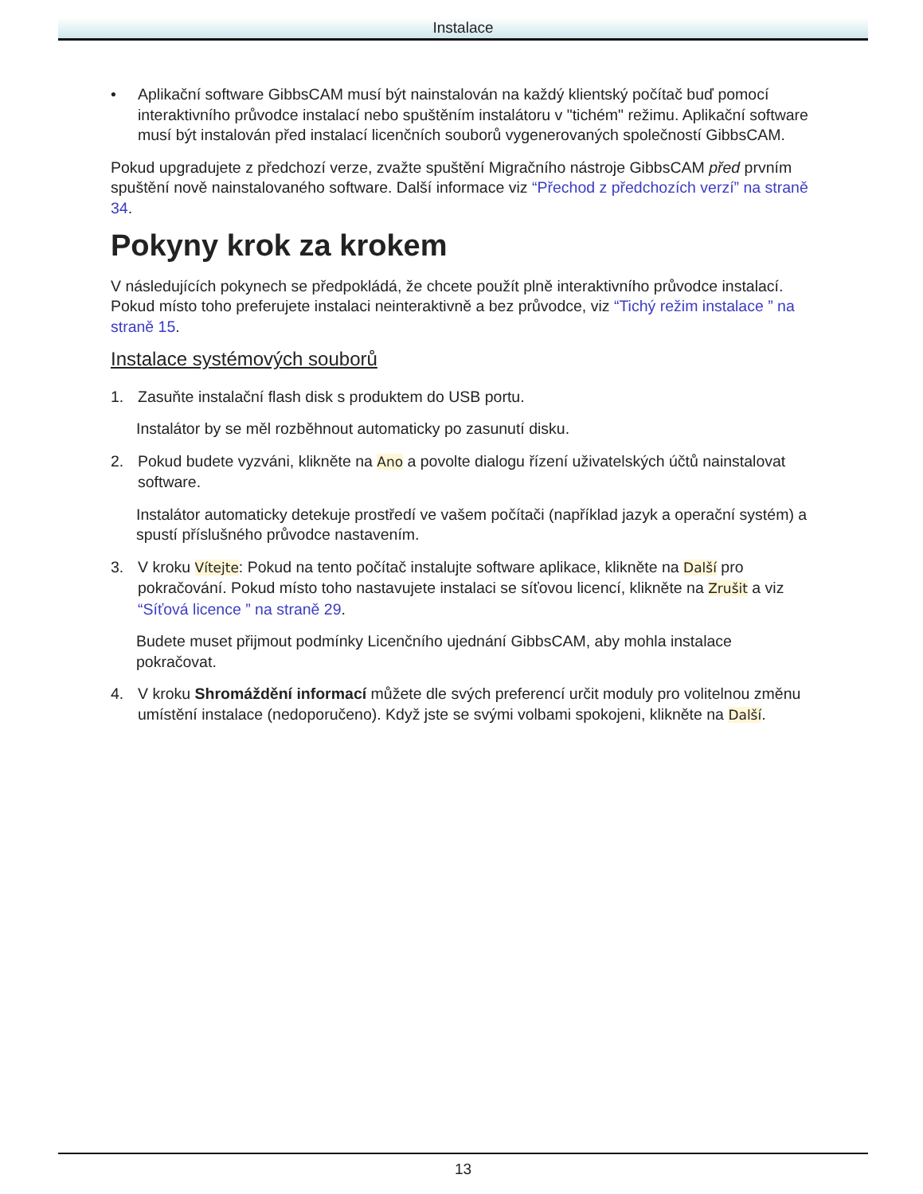Instalace
• Aplikační software GibbsCAM musí být nainstalován na každý klientský počítač buď pomocí interaktivního průvodce instalací nebo spuštěním instalátoru v "tichém" režimu. Aplikační software musí být instalován před instalací licenčních souborů vygenerovaných společností GibbsCAM.
Pokud upgradujete z předchozí verze, zvažte spuštění Migračního nástroje GibbsCAM před prvním spuštění nově nainstalovaného software. Další informace viz “Přechod z předchozích verzí” na straně 34.
Pokyny krok za krokem
V následujících pokynech se předpokládá, že chcete použít plně interaktivního průvodce instalací. Pokud místo toho preferujete instalaci neinteraktivně a bez průvodce, viz “Tichý režim instalace ” na straně 15.
Instalace systémových souborů
1. Zasuňte instalační flash disk s produktem do USB portu.
Instalátor by se měl rozběhnout automaticky po zasunutí disku.
2. Pokud budete vyzváni, klikněte na Ano a povolte dialogu řízení uživatelských účtů nainstalovat software.
Instalátor automaticky detekuje prostředí ve vašem počítači (například jazyk a operační systém) a spustí příslušného průvodce nastavením.
3. V kroku Vítejte: Pokud na tento počítač instalujte software aplikace, klikněte na Další pro pokračování. Pokud místo toho nastavujete instalaci se síťovou licencí, klikněte na Zrušit a viz “Síťová licence ” na straně 29.
Budete muset přijmout podmínky Licenčního ujednání GibbsCAM, aby mohla instalace pokračovat.
4. V kroku Shromáždění informací můžete dle svých preferencí určit moduly pro volitelnou změnu umístění instalace (nedoporučeno). Když jste se svými volbami spokojeni, klikněte na Další.
13